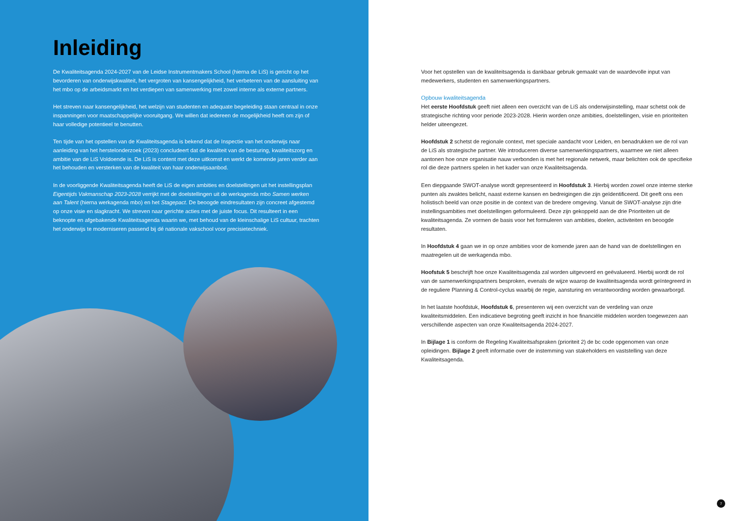Inleiding
De Kwaliteitsagenda 2024-2027 van de Leidse Instrumentmakers School (hierna de LiS) is gericht op het bevorderen van onderwijskwaliteit, het vergroten van kansengelijkheid, het verbeteren van de aansluiting van het mbo op de arbeidsmarkt en het verdiepen van samenwerking met zowel interne als externe partners.
Het streven naar kansengelijkheid, het welzijn van studenten en adequate begeleiding staan centraal in onze inspanningen voor maatschappelijke vooruitgang. We willen dat iedereen de mogelijkheid heeft om zijn of haar volledige potentieel te benutten.
Ten tijde van het opstellen van de Kwaliteitsagenda is bekend dat de Inspectie van het onderwijs naar aanleiding van het herstelonderzoek (2023) concludeert dat de kwaliteit van de besturing, kwaliteitszorg en ambitie van de LiS Voldoende is. De LiS is content met deze uitkomst en werkt de komende jaren verder aan het behouden en versterken van de kwaliteit van haar onderwijsaanbod.
In de voorliggende Kwaliteitsagenda heeft de LiS de eigen ambities en doelstellingen uit het instellingsplan Eigentijds Vakmanschap 2023-2028 verrijkt met de doelstellingen uit de werkagenda mbo Samen werken aan Talent (hierna werkagenda mbo) en het Stagepact. De beoogde eindresultaten zijn concreet afgestemd op onze visie en slagkracht. We streven naar gerichte acties met de juiste focus. Dit resulteert in een beknopte en afgebakende Kwaliteitsagenda waarin we, met behoud van de kleinschalige LiS cultuur, trachten het onderwijs te moderniseren passend bij dé nationale vakschool voor precisietechniek.
Voor het opstellen van de kwaliteitsagenda is dankbaar gebruik gemaakt van de waardevolle input van medewerkers, studenten en samenwerkingspartners.
Opbouw kwaliteitsagenda
Het eerste Hoofdstuk geeft niet alleen een overzicht van de LiS als onderwijsinstelling, maar schetst ook de strategische richting voor periode 2023-2028. Hierin worden onze ambities, doelstellingen, visie en prioriteiten helder uiteengezet.
Hoofdstuk 2 schetst de regionale context, met speciale aandacht voor Leiden, en benadrukken we de rol van de LiS als strategische partner. We introduceren diverse samenwerkingspartners, waarmee we niet alleen aantonen hoe onze organisatie nauw verbonden is met het regionale netwerk, maar belichten ook de specifieke rol die deze partners spelen in het kader van onze Kwaliteitsagenda.
Een diepgaande SWOT-analyse wordt gepresenteerd in Hoofdstuk 3. Hierbij worden zowel onze interne sterke punten als zwaktes belicht, naast externe kansen en bedreigingen die zijn geïdentificeerd. Dit geeft ons een holistisch beeld van onze positie in de context van de bredere omgeving. Vanuit de SWOT-analyse zijn drie instellingsambities met doelstellingen geformuleerd. Deze zijn gekoppeld aan de drie Prioriteiten uit de kwaliteitsagenda. Ze vormen de basis voor het formuleren van ambities, doelen, activiteiten en beoogde resultaten.
In Hoofdstuk 4 gaan we in op onze ambities voor de komende jaren aan de hand van de doelstellingen en maatregelen uit de werkagenda mbo.
Hoofstuk 5 beschrijft hoe onze Kwaliteitsagenda zal worden uitgevoerd en geëvalueerd. Hierbij wordt de rol van de samenwerkingspartners besproken, evenals de wijze waarop de kwaliteitsagenda wordt geïntegreerd in de reguliere Planning & Control-cyclus waarbij de regie, aansturing en verantwoording worden gewaarborgd.
In het laatste hoofdstuk, Hoofdstuk 6, presenteren wij een overzicht van de verdeling van onze kwaliteitsmiddelen. Een indicatieve begroting geeft inzicht in hoe financiële middelen worden toegewezen aan verschillende aspecten van onze Kwaliteitsagenda 2024-2027.
In Bijlage 1 is conform de Regeling Kwaliteitsafspraken (prioriteit 2) de bc code opgenomen van onze opleidingen. Bijlage 2 geeft informatie over de instemming van stakeholders en vaststelling van deze Kwaliteitsagenda.
7